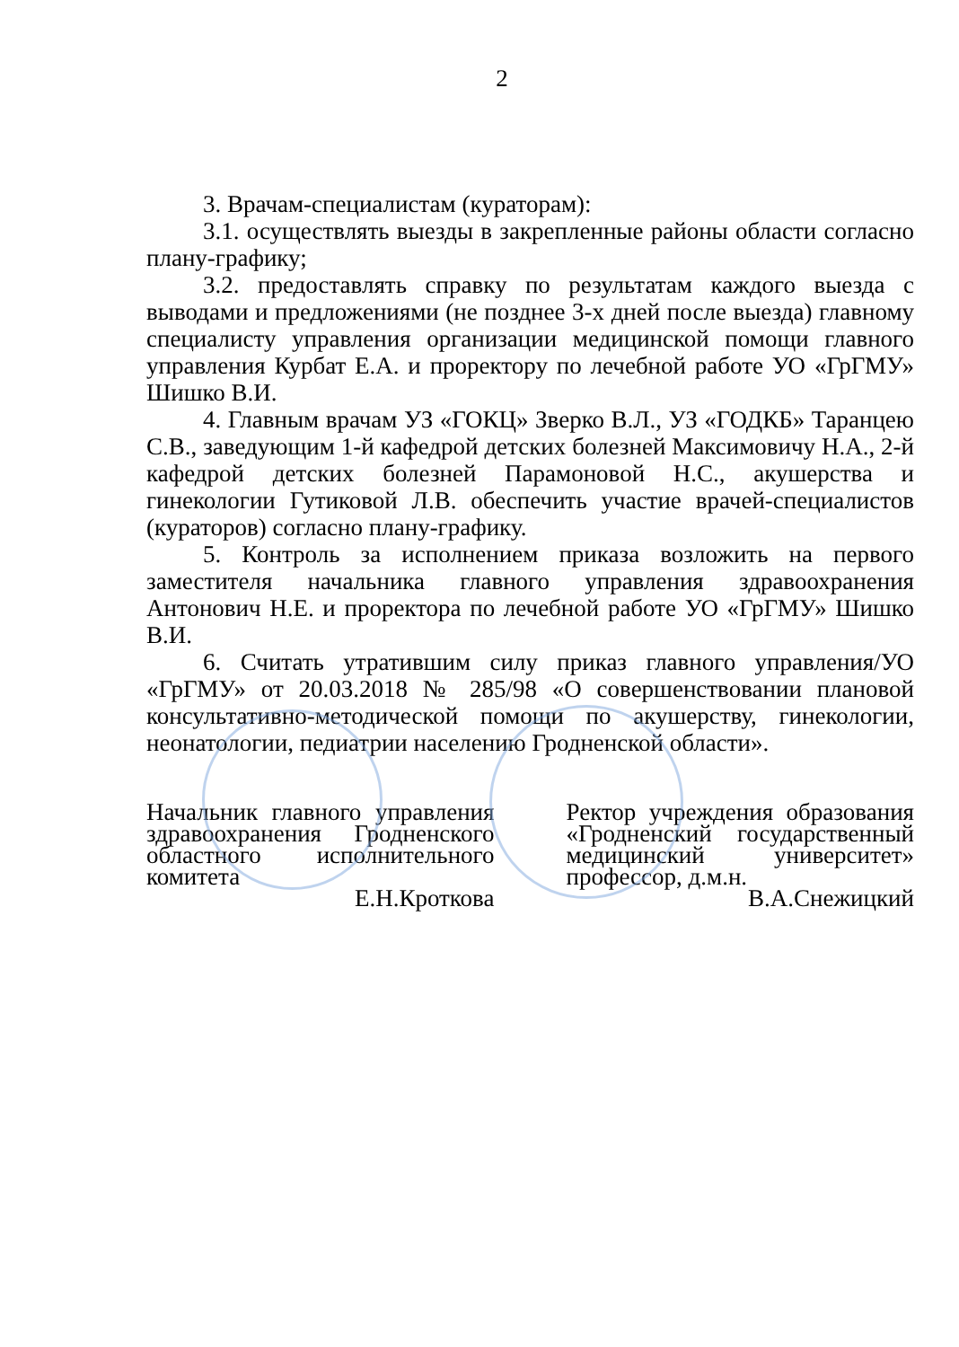2
3. Врачам-специалистам (кураторам):
3.1. осуществлять выезды в закрепленные районы области согласно плану-графику;
3.2. предоставлять справку по результатам каждого выезда с выводами и предложениями (не позднее 3-х дней после выезда) главному специалисту управления организации медицинской помощи главного управления Курбат Е.А. и проректору по лечебной работе УО «ГрГМУ» Шишко В.И.
4. Главным врачам УЗ «ГОКЦ» Зверко В.Л., УЗ «ГОДКБ» Таранцею С.В., заведующим 1-й кафедрой детских болезней Максимовичу Н.А., 2-й кафедрой детских болезней Парамоновой Н.С., акушерства и гинекологии Гутиковой Л.В. обеспечить участие врачей-специалистов (кураторов) согласно плану-графику.
5. Контроль за исполнением приказа возложить на первого заместителя начальника главного управления здравоохранения Антонович Н.Е. и проректора по лечебной работе УО «ГрГМУ» Шишко В.И.
6. Считать утратившим силу приказ главного управления/УО «ГрГМУ» от 20.03.2018 № 285/98 «О совершенствовании плановой консультативно-методической помощи по акушерству, гинекологии, неонатологии, педиатрии населению Гродненской области».
Начальник главного управления здравоохранения Гродненского областного исполнительного комитета
Е.Н.Кроткова
Ректор учреждения образования «Гродненский государственный медицинский университет» профессор, д.м.н.
В.А.Снежицкий